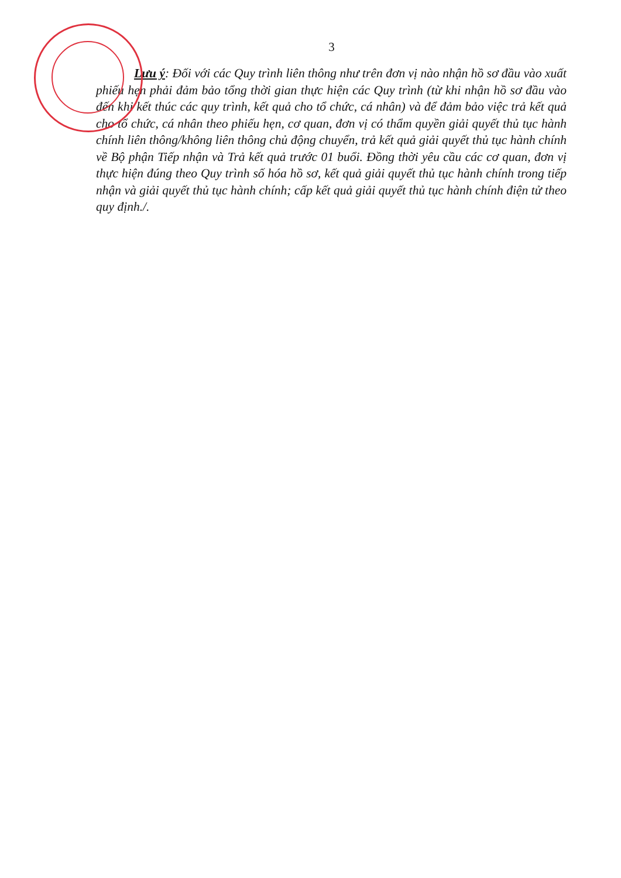3
Lưu ý: Đối với các Quy trình liên thông như trên đơn vị nào nhận hồ sơ đầu vào xuất phiếu hẹn phải đảm bảo tổng thời gian thực hiện các Quy trình (từ khi nhận hồ sơ đầu vào đến khi kết thúc các quy trình, kết quả cho tổ chức, cá nhân) và để đảm bảo việc trả kết quả cho tổ chức, cá nhân theo phiếu hẹn, cơ quan, đơn vị có thẩm quyền giải quyết thủ tục hành chính liên thông/không liên thông chủ động chuyển, trả kết quả giải quyết thủ tục hành chính về Bộ phận Tiếp nhận và Trả kết quả trước 01 buổi. Đồng thời yêu cầu các cơ quan, đơn vị thực hiện đúng theo Quy trình số hóa hồ sơ, kết quả giải quyết thủ tục hành chính trong tiếp nhận và giải quyết thủ tục hành chính; cấp kết quả giải quyết thủ tục hành chính điện tử theo quy định./.